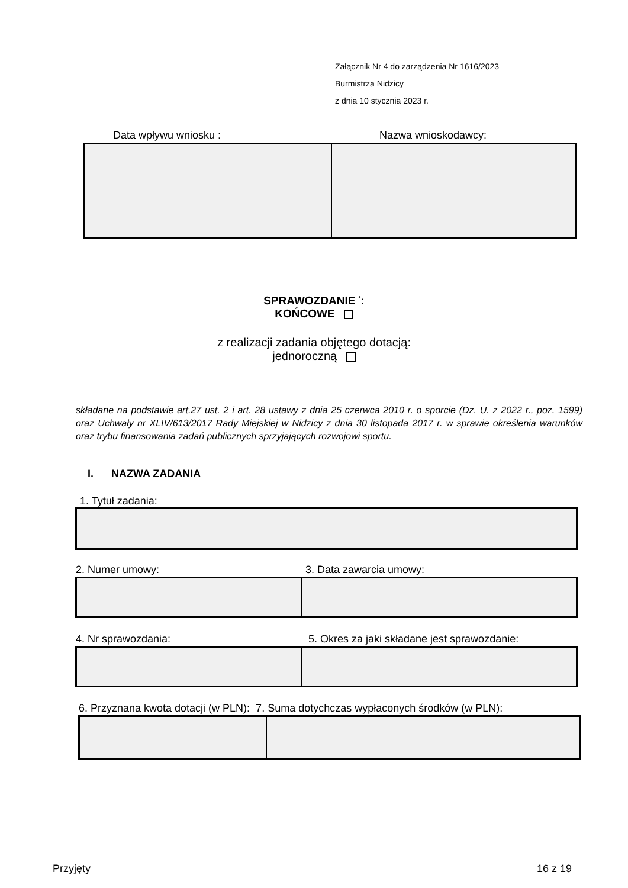Załącznik Nr 4 do zarządzenia Nr 1616/2023
Burmistrza Nidzicy
z dnia 10 stycznia 2023 r.
Data wpływu wniosku : Nazwa wnioskodawcy:
SPRAWOZDANIE <sup>*</sup>:
KOŃCOWE
z realizacji zadania objętego dotacją:
jednoroczną
składane na podstawie art.27 ust. 2 i art. 28 ustawy z dnia 25 czerwca 2010 r. o sporcie (Dz. U. z 2022 r., poz. 1599) oraz Uchwały nr XLIV/613/2017 Rady Miejskiej w Nidzicy z dnia 30 listopada 2017 r. w sprawie określenia warunków oraz trybu finansowania zadań publicznych sprzyjających rozwojowi sportu.
I. NAZWA ZADANIA
1. Tytuł zadania:
2. Numer umowy: 3. Data zawarcia umowy:
4. Nr sprawozdania:
5. Okres za jaki składane jest sprawozdanie:
6. Przyznana kwota dotacji (w PLN): 7. Suma dotychczas wypłaconych środków (w PLN):
Przyjęty 16 z 19